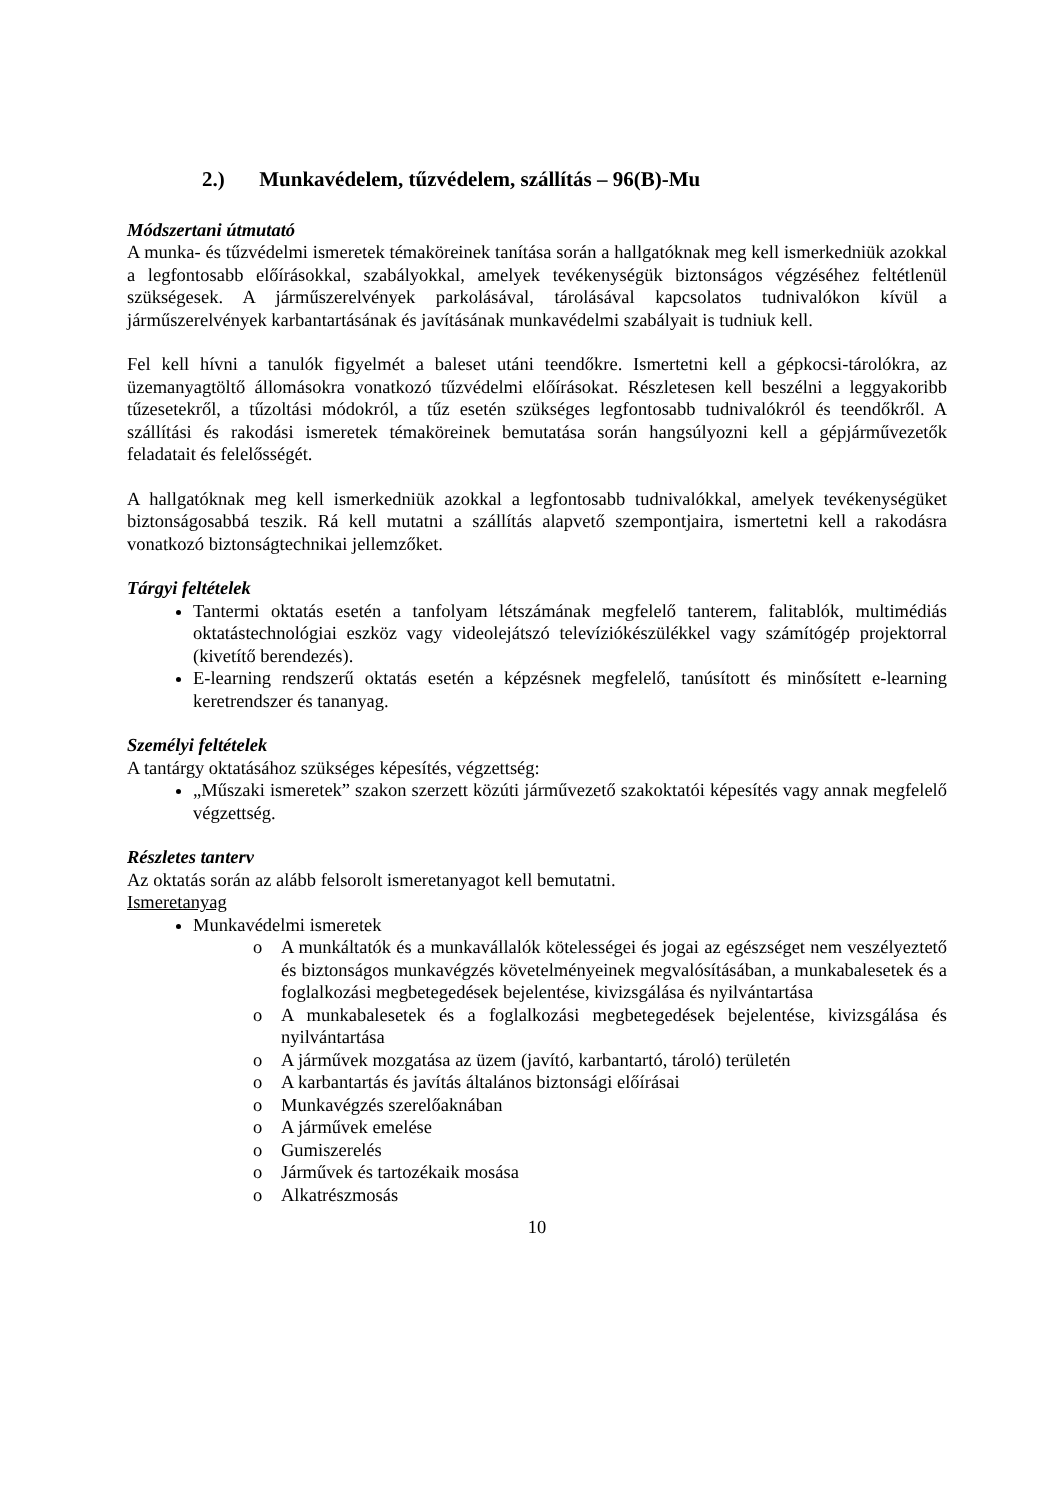2.) Munkavédelem, tűzvédelem, szállítás – 96(B)-Mu
Módszertani útmutató
A munka- és tűzvédelmi ismeretek témaköreinek tanítása során a hallgatóknak meg kell ismerkedniük azokkal a legfontosabb előírásokkal, szabályokkal, amelyek tevékenységük biztonságos végzéséhez feltétlenül szükségesek. A járműszerelvények parkolásával, tárolásával kapcsolatos tudnivalókon kívül a járműszerelvények karbantartásának és javításának munkavédelmi szabályait is tudniuk kell.
Fel kell hívni a tanulók figyelmét a baleset utáni teendőkre. Ismertetni kell a gépkocsi-tárolókra, az üzemanyagtöltő állomásokra vonatkozó tűzvédelmi előírásokat. Részletesen kell beszélni a leggyakoribb tűzesetekről, a tűzoltási módokról, a tűz esetén szükséges legfontosabb tudnivalókról és teendőkről. A szállítási és rakodási ismeretek témaköreinek bemutatása során hangsúlyozni kell a gépjárművezetők feladatait és felelősségét.
A hallgatóknak meg kell ismerkedniük azokkal a legfontosabb tudnivalókkal, amelyek tevékenységüket biztonságosabbá teszik. Rá kell mutatni a szállítás alapvető szempontjaira, ismertetni kell a rakodásra vonatkozó biztonságtechnikai jellemzőket.
Tárgyi feltételek
Tantermi oktatás esetén a tanfolyam létszámának megfelelő tanterem, falitablók, multimédiás oktatástechnológiai eszköz vagy videolejátszó televíziókészülékkel vagy számítógép projektorral (kivetítő berendezés).
E-learning rendszerű oktatás esetén a képzésnek megfelelő, tanúsított és minősített e-learning keretrendszer és tananyag.
Személyi feltételek
A tantárgy oktatásához szükséges képesítés, végzettség:
„Műszaki ismeretek” szakon szerzett közúti járművezető szakoktatói képesítés vagy annak megfelelő végzettség.
Részletes tanterv
Az oktatás során az alább felsorolt ismeretanyagot kell bemutatni.
Ismeretanyag
Munkavédelmi ismeretek
o A munkáltatók és a munkavállalók kötelességei és jogai az egészséget nem veszélyeztető és biztonságos munkavégzés követelményeinek megvalósításában, a munkabalesetek és a foglalkozási megbetegedések bejelentése, kivizsgálása és nyilvántartása
o A munkabalesetek és a foglalkozási megbetegedések bejelentése, kivizsgálása és nyilvántartása
o A járművek mozgatása az üzem (javító, karbantartó, tároló) területén
o A karbantartás és javítás általános biztonsági előírásai
o Munkavégzés szerelőaknában
o A járművek emelése
o Gumiszerelés
o Járművek és tartozékaik mosása
o Alkatrészmosás
10